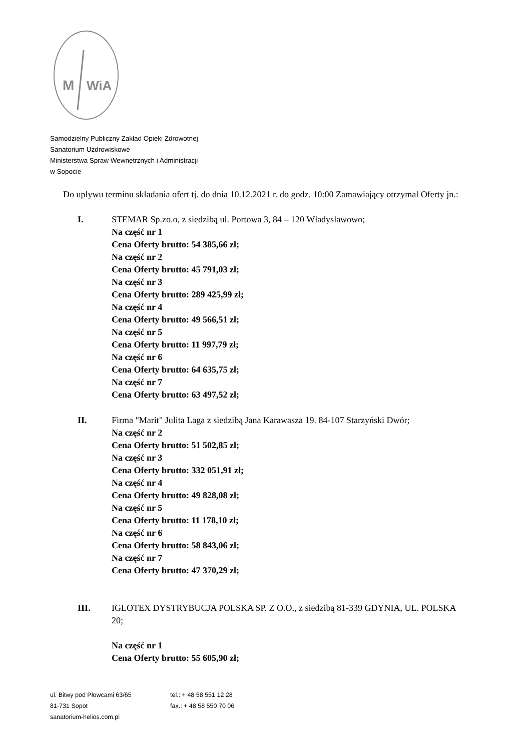M
WiA
Samodzielny Publiczny Zakład Opieki Zdrowotnej
Sanatorium Uzdrowiskowe
Ministerstwa Spraw Wewnętrznych i Administracji
w Sopocie
Do upływu terminu składania ofert tj. do dnia 10.12.2021 r. do godz. 10:00 Zamawiający otrzymał Oferty jn.:
I. STEMAR Sp.zo.o, z siedzibą ul. Portowa 3, 84 – 120 Władysławowo;
Na część nr 1
Cena Oferty brutto: 54 385,66 zł;
Na część nr 2
Cena Oferty brutto: 45 791,03 zł;
Na część nr 3
Cena Oferty brutto: 289 425,99 zł;
Na część nr 4
Cena Oferty brutto: 49 566,51 zł;
Na część nr 5
Cena Oferty brutto: 11 997,79 zł;
Na część nr 6
Cena Oferty brutto: 64 635,75 zł;
Na część nr 7
Cena Oferty brutto: 63 497,52 zł;
II. Firma "Marit" Julita Laga z siedzibą Jana Karawasza 19. 84-107 Starzyński Dwór;
Na część nr 2
Cena Oferty brutto: 51 502,85 zł;
Na część nr 3
Cena Oferty brutto: 332 051,91 zł;
Na część nr 4
Cena Oferty brutto: 49 828,08 zł;
Na część nr 5
Cena Oferty brutto: 11 178,10 zł;
Na część nr 6
Cena Oferty brutto: 58 843,06 zł;
Na część nr 7
Cena Oferty brutto: 47 370,29 zł;
III. IGLOTEX DYSTRYBUCJA POLSKA SP. Z O.O., z siedzibą 81-339 GDYNIA, UL. POLSKA 20;
Na część nr 1
Cena Oferty brutto: 55 605,90 zł;
ul. Bitwy pod Płowcami 63/65
81-731 Sopot
sanatorium-helios.com.pl
tel.: + 48 58 551 12 28
fax.: + 48 58 550 70 06